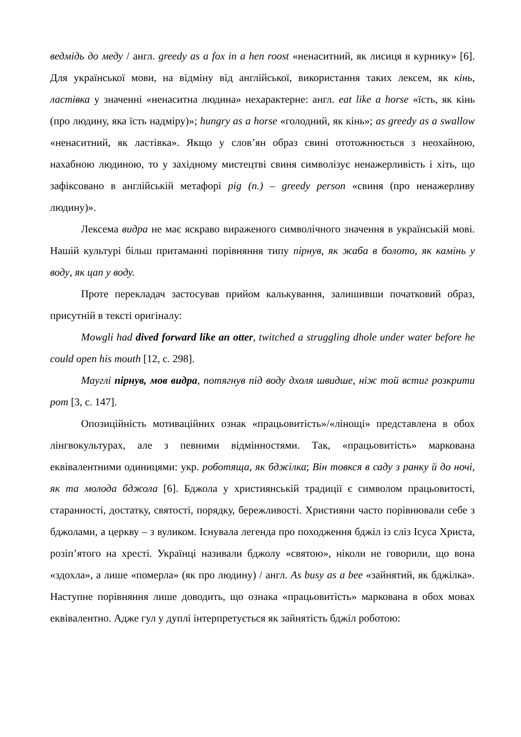ведмідь до меду / англ. greedy as a fox in a hen roost «ненаситний, як лисиця в курнику» [6]. Для української мови, на відміну від англійської, використання таких лексем, як кінь, ластівка у значенні «ненаситна людина» нехарактерне: англ. eat like a horse «їсть, як кінь (про людину, яка їсть надміру)»; hungry as a horse «голодний, як кінь»; as greedy as a swallow «ненаситний, як ластівка». Якщо у слов’ян образ свині ототожнюється з неохайною, нахабною людиною, то у західному мистецтві свиня символізує ненажерливість і хіть, що зафіксовано в англійській метафорі pig (n.) – greedy person «свиня (про ненажерливу людину)».
Лексема видра не має яскраво вираженого символічного значення в українській мові. Нашій культурі більш притаманні порівняння типу пірнув, як жаба в болото, як камінь у воду, як цап у воду.
Проте перекладач застосував прийом калькування, залишивши початковий образ, присутній в тексті оригіналу:
Mowgli had dived forward like an otter, twitched a struggling dhole under water before he could open his mouth [12, с. 298].
Мауглі пірнув, мов видра, потягнув під воду дхоля швидше, ніж той встиг розкрити рот [3, с. 147].
Опозиційність мотиваційних ознак «працьовитість»/«лінощі» представлена в обох лінгвокультурах, але з певними відмінностями. Так, «працьовитість» маркована еквівалентними одиницями: укр. роботяща, як бджілка; Він товкся в саду з ранку й до ночі, як та молода бджола [6]. Бджола у християнській традиції є символом працьовитості, старанності, достатку, святості, порядку, бережливості. Християни часто порівнювали себе з бджолами, а церкву – з вуликом. Існувала легенда про походження бджіл із сліз Ісуса Христа, розіп’ятого на хресті. Українці називали бджолу «святою», ніколи не говорили, що вона «здохла», а лише «померла» (як про людину) / англ. As busy as a bee «зайнятий, як бджілка». Наступне порівняння лише доводить, що ознака «працьовитість» маркована в обох мовах еквівалентно. Адже гул у дуплі інтерпретується як зайнятість бджіл роботою: